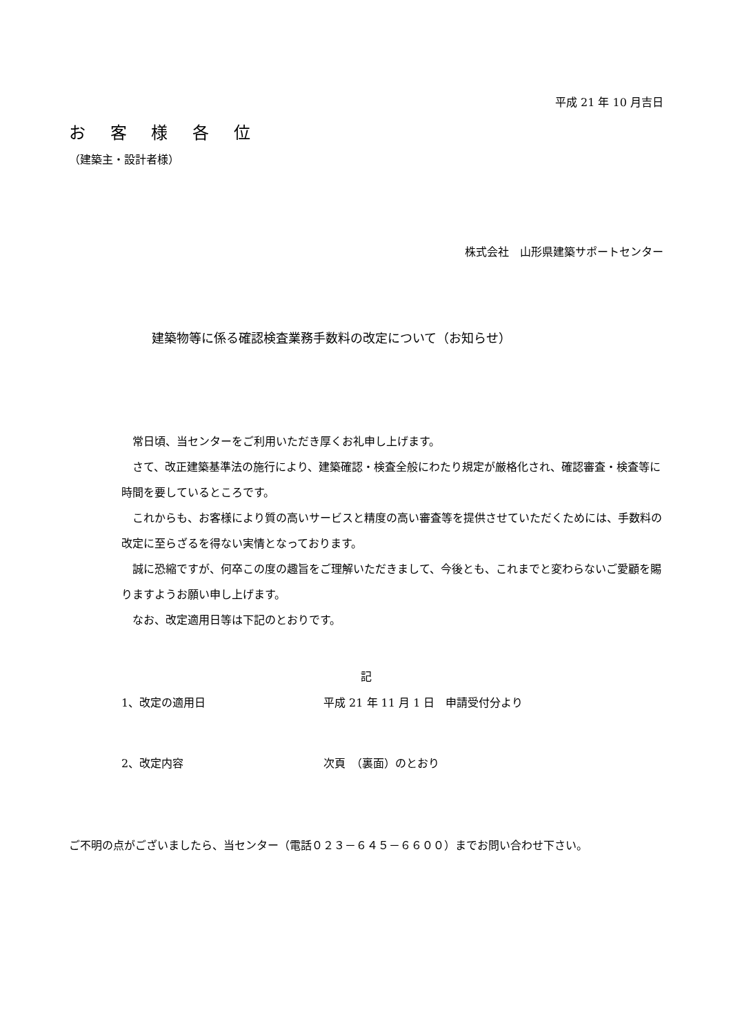平成 21 年 10 月吉日
お 客 様 各 位
（建築主・設計者様）
株式会社　山形県建築サポートセンター
建築物等に係る確認検査業務手数料の改定について（お知らせ）
　常日頃、当センターをご利用いただき厚くお礼申し上げます。
　さて、改正建築基準法の施行により、建築確認・検査全般にわたり規定が厳格化され、確認審査・検査等に時間を要しているところです。
　これからも、お客様により質の高いサービスと精度の高い審査等を提供させていただくためには、手数料の改定に至らざるを得ない実情となっております。
　誠に恐縮ですが、何卒この度の趣旨をご理解いただきまして、今後とも、これまでと変わらないご愛顧を賜りますようお願い申し上げます。
　なお、改定適用日等は下記のとおりです。
記
1、改定の適用日 平成 21 年 11 月 1 日　申請受付分より
2、改定内容 次頁　（裏面）のとおり
ご不明の点がございましたら、当センター（電話０２３－６４５－６６００）までお問い合わせ下さい。